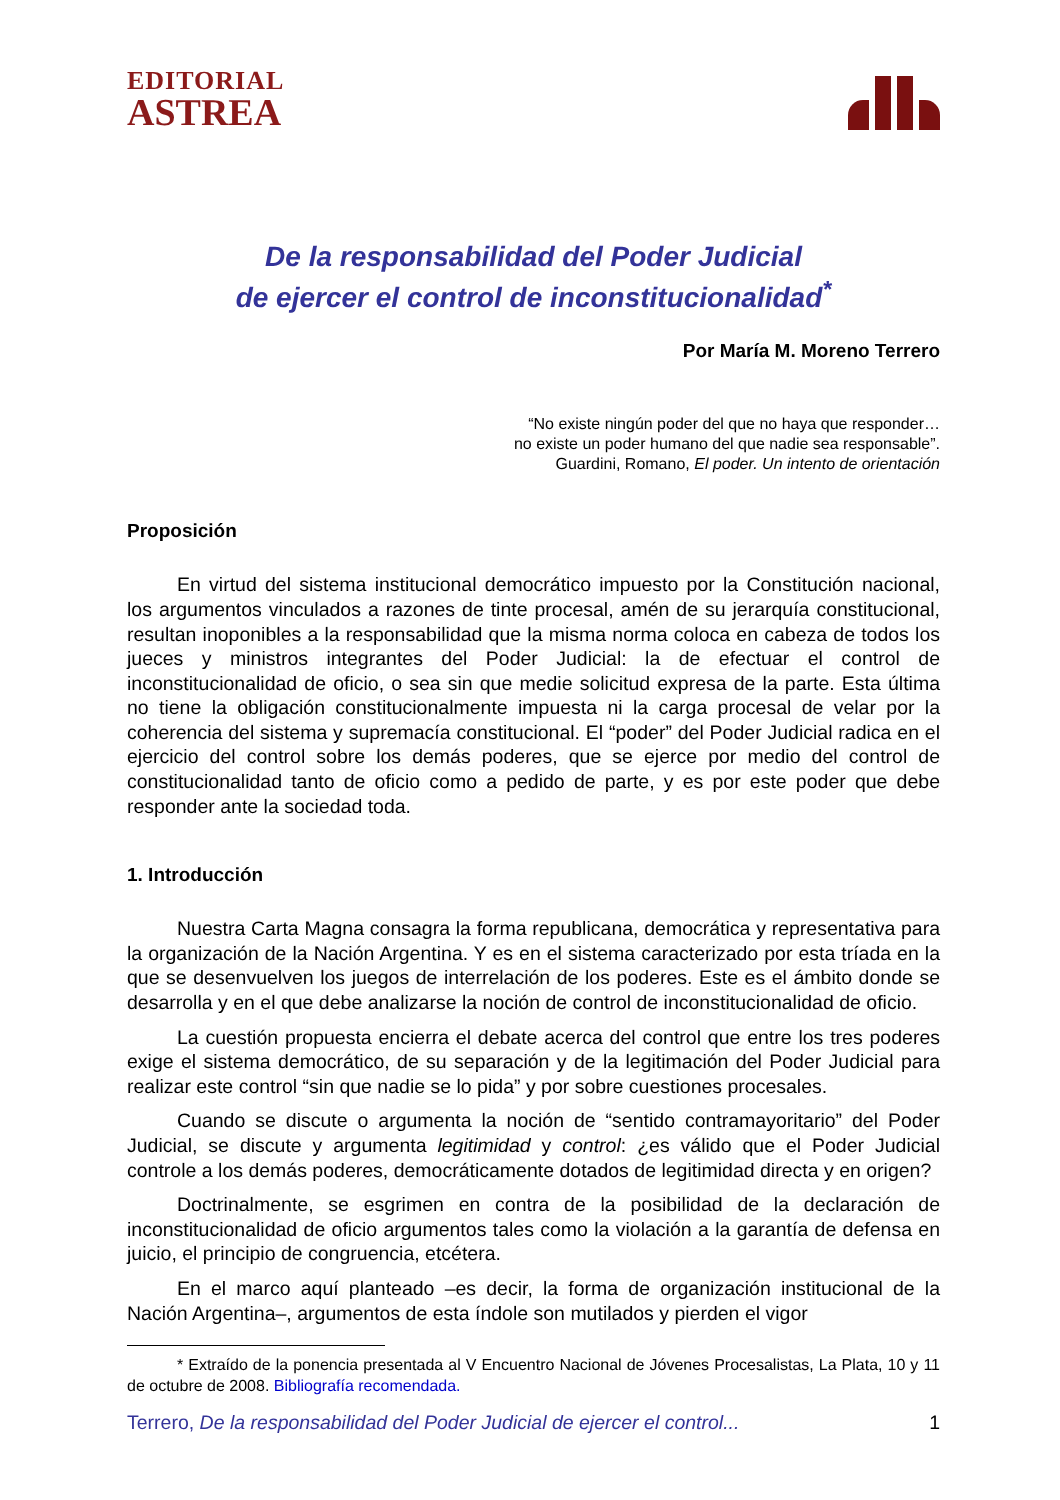EDITORIAL
ASTREA
De la responsabilidad del Poder Judicial
de ejercer el control de inconstitucionalidad<sup>*</sup>
Por María M. Moreno Terrero
“No existe ningún poder del que no haya que responder…
no existe un poder humano del que nadie sea responsable”.
Guardini, Romano, El poder. Un intento de orientación
Proposición
En virtud del sistema institucional democrático impuesto por la Constitución nacional, los argumentos vinculados a razones de tinte procesal, amén de su jerarquía constitucional, resultan inoponibles a la responsabilidad que la misma norma coloca en cabeza de todos los jueces y ministros integrantes del Poder Judicial: la de efectuar el control de inconstitucionalidad de oficio, o sea sin que medie solicitud expresa de la parte. Esta última no tiene la obligación constitucionalmente impuesta ni la carga procesal de velar por la coherencia del sistema y supremacía constitucional. El “poder” del Poder Judicial radica en el ejercicio del control sobre los demás poderes, que se ejerce por medio del control de constitucionalidad tanto de oficio como a pedido de parte, y es por este poder que debe responder ante la sociedad toda.
1. Introducción
Nuestra Carta Magna consagra la forma republicana, democrática y representativa para la organización de la Nación Argentina. Y es en el sistema caracterizado por esta tríada en la que se desenvuelven los juegos de interrelación de los poderes. Este es el ámbito donde se desarrolla y en el que debe analizarse la noción de control de inconstitucionalidad de oficio.
La cuestión propuesta encierra el debate acerca del control que entre los tres poderes exige el sistema democrático, de su separación y de la legitimación del Poder Judicial para realizar este control “sin que nadie se lo pida” y por sobre cuestiones procesales.
Cuando se discute o argumenta la noción de “sentido contramayoritario” del Poder Judicial, se discute y argumenta legitimidad y control: ¿es válido que el Poder Judicial controle a los demás poderes, democráticamente dotados de legitimidad directa y en origen?
Doctrinalmente, se esgrimen en contra de la posibilidad de la declaración de inconstitucionalidad de oficio argumentos tales como la violación a la garantía de defensa en juicio, el principio de congruencia, etcétera.
En el marco aquí planteado –es decir, la forma de organización institucional de la Nación Argentina–, argumentos de esta índole son mutilados y pierden el vigor
* Extraído de la ponencia presentada al V Encuentro Nacional de Jóvenes Procesalistas, La Plata, 10 y 11 de octubre de 2008. Bibliografía recomendada.
Terrero, De la responsabilidad del Poder Judicial de ejercer el control... 1